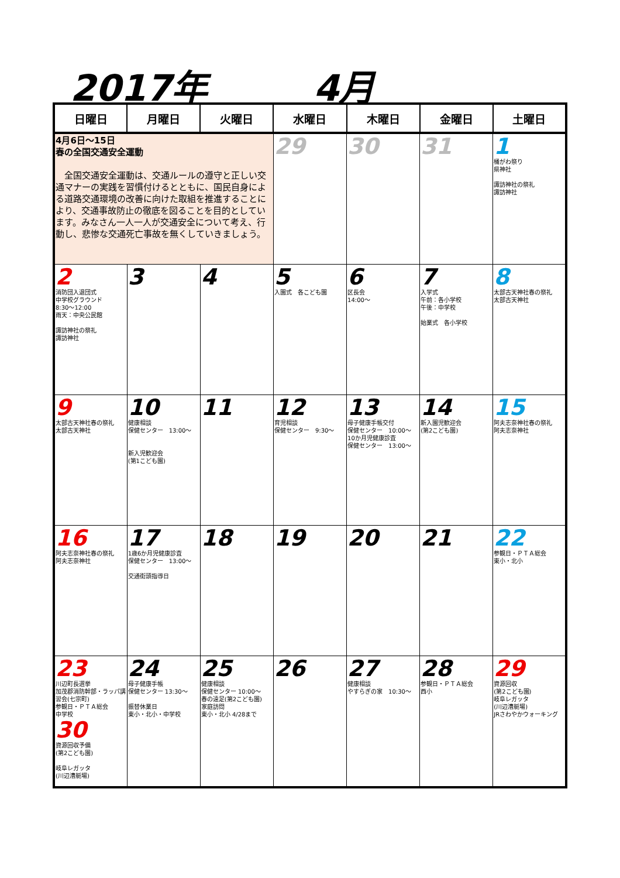2017年 4月
| 日曜日 | 月曜日 | 火曜日 | 水曜日 | 木曜日 | 金曜日 | 土曜日 |
| --- | --- | --- | --- | --- | --- | --- |
| 4月6日～15日 春の全国交通安全運動 全国交通安全運動は、交通ルールの遵守と正しい交通マナーの実践を習慣付けるとともに、国民自身による道路交通環境の改善に向けた取組を推進することにより、交通事故防止の徹底を図ることを目的としています。みなさん一人一人が交通安全について考え、行動し、悲惨な交通死亡事故を無くしていきましょう。 | | | 29 | 30 | 31 | 1 桶がわ祭り 県神社 諏訪神社の祭礼 諏訪神社 |
| 2 消防団入退団式 中学校グラウンド 8:30～12:00 雨天：中央公民館 諏訪神社の祭礼 諏訪神社 | 3 | 4 | 5 入園式 各こども園 | 6 区長会 14:00～ | 7 入学式 午前：各小学校 午後：中学校 始業式 各小学校 | 8 太部古天神社春の祭礼 太部古天神社 |
| 9 太部古天神社春の祭礼 太部古天神社 | 10 健康相談 保健センター 13:00～ 新入児歓迎会 (第1こども園) | 11 | 12 育児相談 保健センター 9:30～ | 13 母子健康手帳交付 保健センター 10:00～ 10か月児健康診査 保健センター 13:00～ | 14 新入園児歓迎会 (第2こども園) | 15 阿夫志奈神社春の祭礼 阿夫志奈神社 |
| 16 阿夫志奈神社春の祭礼 阿夫志奈神社 | 17 1歳6か月児健康診査 保健センター 13:00～ 交通街頭指導日 | 18 | 19 | 20 | 21 | 22 参観日・ＰＴＡ総会 東小・北小 |
| 23 川辺町長選挙 加茂郡消防幹部・ラッパ講習会(七宗町) 参観日・ＰＴＡ総会 中学校 30 資源回収予備 (第2こども園) 岐阜レガッタ (川辺漕艇場) | 24 母子健康手帳 保健センター 13:30～ 振替休業日 東小・北小・中学校 | 25 健康相談 保健センター 10:00～ 春の遠足(第2こども園) 家庭訪問 東小・北小 4/28まで | 26 | 27 健康相談 やすらぎの家 10:30～ | 28 参観日・ＰＴＡ総会 西小 | 29 資源回収 (第2こども園) 岐阜レガッタ (川辺漕艇場) JRさわやかウォーキング |